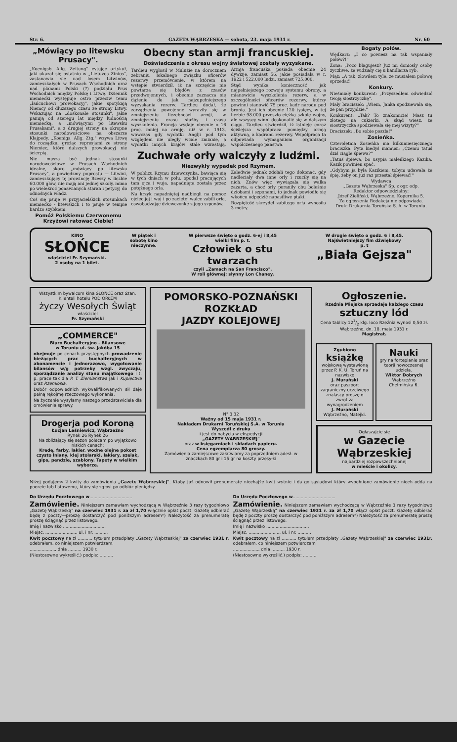Str. 6. GAZETA WĄBRZESKA — sobota, 23. maja 1931 r. Nr. 60
„Mówiący po litewsku Prusacy".
„Koenigsb. Allg. Zeitung" cytując artykuł, jaki ukazał się ostatnio w „Lietuvos Zinios", zastanawia się nad losem Litwinów, zamieszkałych w Prusach Wschodnich oraz nad planami Polski (?) podziału Prus Wschodnich między Polskę i Litwę. Dziennik niemiecki występuje ostro przeciw temu „łańcuchowi prowokacyj", jakie spotykają Niemcy od dłuższego czasu ze strony Litwy. Wskazując na „doskonałe stosunki", jakie panują od szeregu lat między ludnością niemiecką, a „mówiącymi po litewsku Prusakami", a z drugiej strony na okropne stosunki narodowościowe na obszarze Kłajpedy, „Koenigs. Allg. Ztg." wzywa Litwę do rozsądku, grożąc represjami ze strony Niemiec, które dalszych prowokacyj nie ścierpią.
Nie muszą być jednak stosunki narodowościowe w Prusach Wschodnich idealne, skoro „mówiący po litewsku Prusacy", a powiedzmy poprostu — Litwini, zamieszkujący tę prowincję Rzeszy w liczbie 60.000 głów, nie mają ani jednej szkoły, mimo po wielekroć ponawianych starań i petycyj do odnośnych władz.
Coś się psuje w przyjacielskich stosunkach niemiecko - litewskich i to psuje w tempie bardzo szybkiem.
Pomóż Polskiemu Czerwonemu Krzyżowi ratować Ciebie!
Obecny stan armji francuskiej.
Doświadczenia z okresu wojny światowej zostały wyzyskane.
Tardieu wygłosił w Mulużie na dorocznem zebraniu lokalnego związku oficerów rezerwy przemówienie, w którem na wstępie stwierdził, iż na szczęście nie powtarza się błędów z czasów przedwojennych, i obecnie zaznacza się dążenie do jak najzupełniejszego wyzyskania rezerw. Tardieu dodał, że zarządzenia powojenne wyraziły się w zmniejszeniu liczebności armji, w zmniejszeniu czasu służby i czasu wyszkolenia. Francja wydaje obecnie o 16 proc. mniej na armję, niż w r. 1913, wówczas gdy wydatki Anglji pod tym względem nie uległy wcale zmianie, a wydatki innych krajów stale wzrastają. Armja francuska posiada obecnie 24 dywizje, zamiast 56, jakie posiadała w r. 1922 i 522.000 ludzi, zamiast 725.000.
Stąd wynika konieczność jak najpełniejszego rozwoju systemu obrony, a mianowicie wyszkolenia rezerw, a w szczególności oficerów rezerwy, którzy powinni stanowić 75 proc. kadr narodu pod bronią. Jest ich obecnie 120 tysięcy, w tej liczbie 98.000 przeszło ciężką szkołę wojny, ale wszyscy winni doskonalić się w dalszym ciągu. Tardieu stwierdził, iż istnieje coraz ściślejsza współpraca pomiędzy armją aktywną, a kadrami rezerwy. Współpraca ta odpowiada wymaganiom organizacji współczesnego państwa.
Zuchwałe orły walczyły z ludźmi.
Niezwykły wypadek pod Rzymem.
W pobliżu Rzymu dziewczynka, bawiąca się w tych dniach w polu, opodal pracujących tam ojca i wuja, napadnięta została przez potężnego orła.
Na krzyk napadniętej nadbiegli na pomoc ojciec jej i wuj i po zaciętej walce zabili orła, oswobadzając dziewczynkę z jego szponów.
Zaledwie jednak zdołali tego dokonać, gdy nadleciały dwa inne orły i rzuciły się na nich. Znów więc wywiązała się walka zażarta, a choć orły poraniły obu boleśnie dziobami i szponami, to jednak powiodło się wkońcu odpędzić napastliwe ptaki.
Rozpiętość skrzydeł zabitego orła wynosiła 3 metry.
Bogaty połów.
Wędkarz: „I co powiesz na tak wspaniały połów?!"
Żona: „Poco blagujesz? Już mi doniosły osoby życzliwe, że widziały cię u handlarza ryb.
Mąż: „A tak, złowiłem tyle, że musiałem połowę sprzedać!
Konkury.
Nieśmiały konkurent: „Przyszedłem odwiedzić twoją siostrzyczkę".
Mały braciszek: „Wiem, Janka spodziewała się, że pan przyjdzie."
Konkurent: „Tak? To znakomicie! Masz tu złotego na cukierki. A skąd wiesz, że siostrzyczka spodziewała się mej wizyty?"
Braciszek: „Bo sobie poszła!"
Zosieńka.
Czteroletnia Zosieńka ma kilkumiesięcznego braciszka. Pyta kiedyś mamusi: „Czemu tatuś dziś ciągle śpiewa?"
„Tatuś śpiewa, bo usypia maleńkiego Kazika. Kazik powinien spać.
„Gdybym ja była Kazikiem, tobym udawała że śpię, żeby on już raz przestał śpiewać!"
Wydawca
„Gazeta Wąbrzeska" Sp. z ogr. odp.
Redaktor odpowiedzialny:
Józef Zieliński, Wąbrzeźno, Kopernika 5.
Za ogłoszenia Redakcja nie odpowiada.
Druk: Drukarnia Toruńska S. A. w Toruniu.
KINO
SŁOŃCE
właściciel Fr. Szymański.
2 osoby na 1 bilet.
W piątek i sobotę kino nieczynne.
W pierwsze święto o godz. 6-ej i 8,45
wielki film p. t.
Człowiek o stu twarzach
czyli „Zamach na San Francisco".
W roli głównej: słynny Lon Chaney.
W drugie święto o godz. 6 i 8,45.
Najświetniejszy fim dźwiękowy
p. t
„Biała Gejsza"
Wszystkim bywalcom kina SŁOŃCE oraz Szan. Klienteli hotelu POD ORŁEM
życzy Wesołych Świąt
właściciel
Fr. Szymański
„COMMERCE"
Biuro Buchalteryjno - Bilansowe
w Toruniu ul. św. Jakóba 15
obejmuje po cenach przystępnych prowadzenie bieżących prac buchalteryjnych w abonamencie i jednorazowo, wygotowanie bilansów w/g potrzeby wzgl. zwyczaju, sporządzanie analizy stanu majątkowego i t. p. prace tak dla P. T. Ziemiaństwa jak i Kupiectwa oraz Rzemiosła.
Dobór odpowiednich wykwalifikowanych sił daje pełną rękojmę rzeczowego wykonania.
Na życzenie wysyłamy naszego przedstawiciela dla omówienia sprawy.
Drogerja pod Koroną
Łucjan Leśniewicz, Wąbrzeźno
Rynek 26 Rynek 26
Na zbliżający się sezon polecam po wyjątkowo niskich cenach:
Kredę, farby, lakier. wodne olejne pokost czysto lniany, klej stolarski, lakiery, szelak, gips, pendzle, szablony. Tapety w wielkim wyborze.
POMORSKO-POZNAŃSKI
ROZKŁAD
JAZDY KOLEJOWEJ
N° 3 32
Ważny od 15 maja 1931 r.
Nakładem Drukarni Toruńskiej S.A. w Toruniu
Wyszedł z druku
i jest do nabycia w ekspedycji
„GAZETY WĄBRZESKIEJ"
oraz w księgarniach i składach papieru.
Cena egzemplarza 80 groszy.
Zamówienia zamiejscowe załatwiamy za poprzedniem adesł. w znaczkach 80 gr i 15 gr na koszty przesyłki
Ogłoszenie.
Rzeźnia Miejska sprzedaje każdego czasu
sztuczny lód
Cena tablicy 121/2 klg. loco Rzeźnia wynosi 0,50 zł.
Wąbrzeźno, dn. 18. maja 1931 r.
Magistrat.
Zgubiono
książkę
wojskową wystawioną przez P. K. U. Toruń na nazwisko
J. Murański
oraz paszport zagraniczny uczciwego znalascy proszę o zwrot za wynagrodzeniem
J. Murański
Wąbrzeźno, Matejki.
Nauki
gry na fortepianie oraz teorji nowoczesnej udziela.
Wiktor Dobrych
Wąbrzeźno
Chełmińska 6.
Ogłaszajcie się
w Gazecie Wąbrzeskiej
najbardziej rozpowszechnionej
w mieście i okolicy.
Niżej podajemy 2 kwity do zamówienia „Gazety Wąbrzeskiej". Ktoby już odnowił prenumeratę niechajże kwit wytnie i da go sąsiadowi który wypełnione zamówienie niech odda na poczcie lub listowemu, który się zgłosi po odbiór pieniędzy.
Do Urzędu Pocztowego w................................
Zamówienie. Niniejszem zamawiam wychodzącą w Wąbrzeźnie 3 razy tygodniowo „Gazetę Wąbrzeską" na czerwiec 1931 r. za zł 1,70 włącznie opłat poczt. Gazetę odbierać będę z poczty—proszę dostarczyć pod poniższym adresem*) Należytość za prenumeratę proszę ściągnąć przez listowego.
Imię i nazwisko ................................
Miejsc. ........................ ul. i nr. ..........
Kwit pocztowy na zł .........., tytułem przedpłaty „Gazety Wąbrzeskiej" za czerwiec 1931 r. odebrałem, co niniejszem potwierdzam.
..................., dnia .......... 1930 r.
(Niestosowne wykreślić.) podpis: ..........
Do Urzędu Pocztowego w................................
Zamówienie. Niniejszem zamawiam wychodzącą w Wąbrzeźnie 3 razy tygodniowo „Gazetę Wąbrzeską" na czerwiec 1931 r. za zł 1,70 włącz opłat poczt. Gazetę odbierać będę z poczty proszę dostarczyć pod poniższym adresem*) Należytość za prenumeratę proszę ściągnąć przez listowego.
Imię i nazwisko ................................
Miejsc. ........................ ul. i nr. ..........
Kwit pocztowy na zł .........., tytułem przedpłaty „Gazety Wąbrzeskiej" za czerwiec 1931r. odebrałem, co niniejszem potwierdzam
..................., dnia .......... 1930 r.
(Niestosowne wykreślić.) podpis: ..........